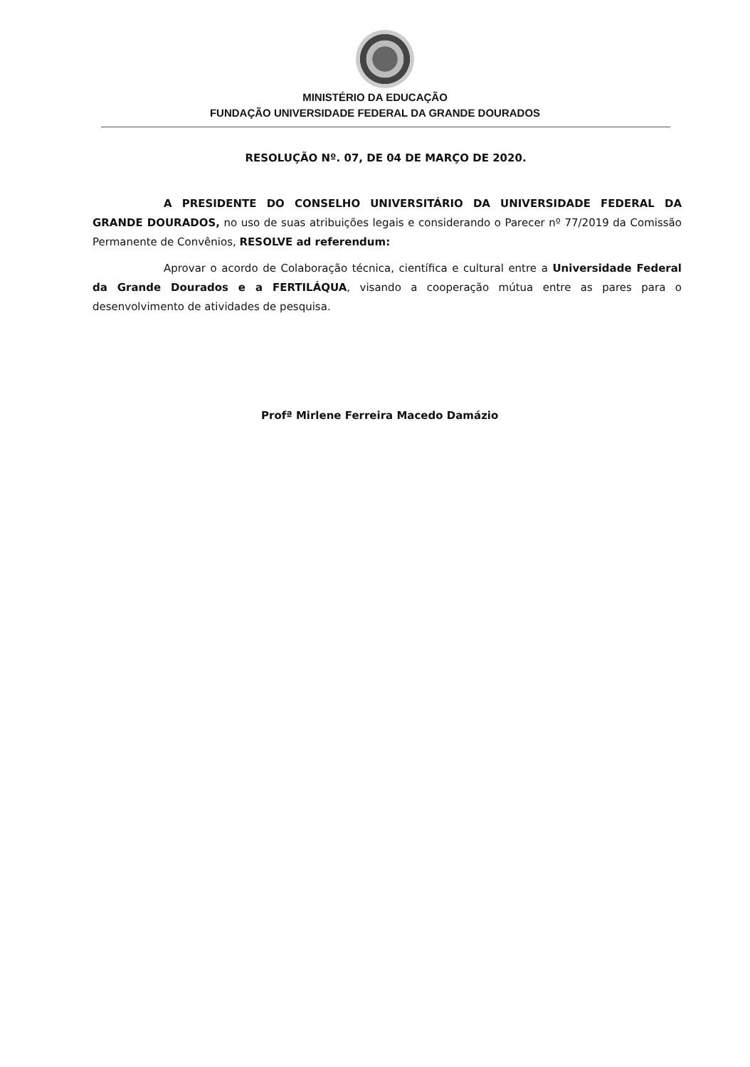MINISTÉRIO DA EDUCAÇÃO
FUNDAÇÃO UNIVERSIDADE FEDERAL DA GRANDE DOURADOS
RESOLUÇÃO Nº. 07, DE 04 DE MARÇO DE 2020.
A PRESIDENTE DO CONSELHO UNIVERSITÁRIO DA UNIVERSIDADE FEDERAL DA GRANDE DOURADOS, no uso de suas atribuições legais e considerando o Parecer nº 77/2019 da Comissão Permanente de Convênios, RESOLVE ad referendum:
Aprovar o acordo de Colaboração técnica, científica e cultural entre a Universidade Federal da Grande Dourados e a FERTILÁQUA, visando a cooperação mútua entre as pares para o desenvolvimento de atividades de pesquisa.
Profª Mirlene Ferreira Macedo Damázio